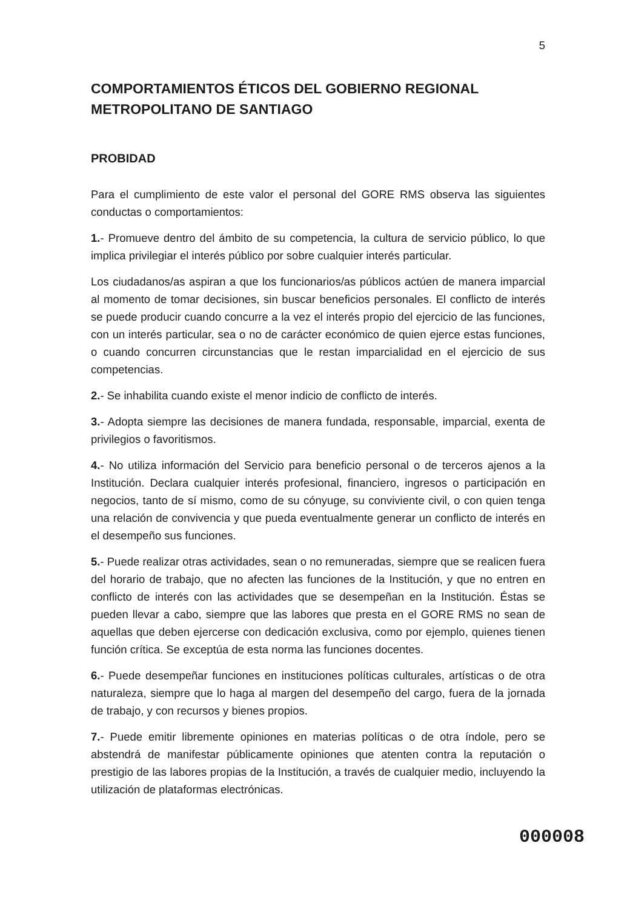5
COMPORTAMIENTOS ÉTICOS DEL GOBIERNO REGIONAL METROPOLITANO DE SANTIAGO
PROBIDAD
Para el cumplimiento de este valor el personal del GORE RMS observa las siguientes conductas o comportamientos:
1.- Promueve dentro del ámbito de su competencia, la cultura de servicio público, lo que implica privilegiar el interés público por sobre cualquier interés particular.
Los ciudadanos/as aspiran a que los funcionarios/as públicos actúen de manera imparcial al momento de tomar decisiones, sin buscar beneficios personales. El conflicto de interés se puede producir cuando concurre a la vez el interés propio del ejercicio de las funciones, con un interés particular, sea o no de carácter económico de quien ejerce estas funciones, o cuando concurren circunstancias que le restan imparcialidad en el ejercicio de sus competencias.
2.- Se inhabilita cuando existe el menor indicio de conflicto de interés.
3.- Adopta siempre las decisiones de manera fundada, responsable, imparcial, exenta de privilegios o favoritismos.
4.- No utiliza información del Servicio para beneficio personal o de terceros ajenos a la Institución. Declara cualquier interés profesional, financiero, ingresos o participación en negocios, tanto de sí mismo, como de su cónyuge, su conviviente civil, o con quien tenga una relación de convivencia y que pueda eventualmente generar un conflicto de interés en el desempeño sus funciones.
5.- Puede realizar otras actividades, sean o no remuneradas, siempre que se realicen fuera del horario de trabajo, que no afecten las funciones de la Institución, y que no entren en conflicto de interés con las actividades que se desempeñan en la Institución. Éstas se pueden llevar a cabo, siempre que las labores que presta en el GORE RMS no sean de aquellas que deben ejercerse con dedicación exclusiva, como por ejemplo, quienes tienen función crítica. Se exceptúa de esta norma las funciones docentes.
6.- Puede desempeñar funciones en instituciones políticas culturales, artísticas o de otra naturaleza, siempre que lo haga al margen del desempeño del cargo, fuera de la jornada de trabajo, y con recursos y bienes propios.
7.- Puede emitir libremente opiniones en materias políticas o de otra índole, pero se abstendrá de manifestar públicamente opiniones que atenten contra la reputación o prestigio de las labores propias de la Institución, a través de cualquier medio, incluyendo la utilización de plataformas electrónicas.
000008